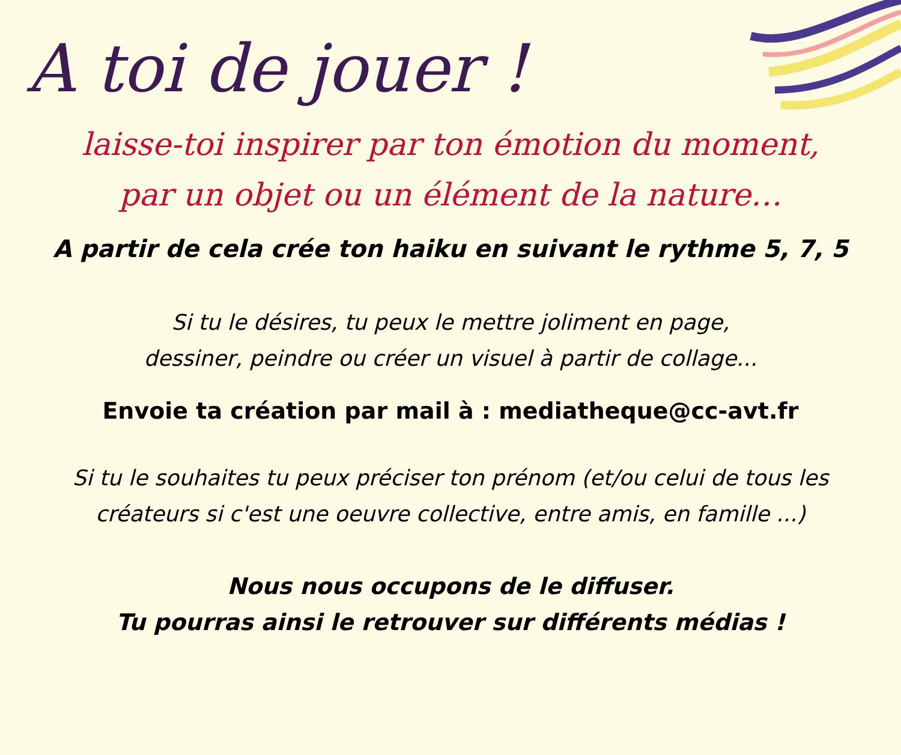A toi de jouer !
laisse-toi inspirer par ton émotion du moment,
par un objet ou un élément de la nature…
A partir de cela crée ton haiku en suivant le rythme 5, 7, 5
Si tu le désires, tu peux le mettre joliment en page,
dessiner, peindre ou créer un visuel à partir de collage...
Envoie ta création par mail à : mediatheque@cc-avt.fr
Si tu le souhaites tu peux préciser ton prénom (et/ou celui de tous les
créateurs si c'est une oeuvre collective, entre amis, en famille ...)
Nous nous occupons de le diffuser.
Tu pourras ainsi le retrouver sur différents médias !